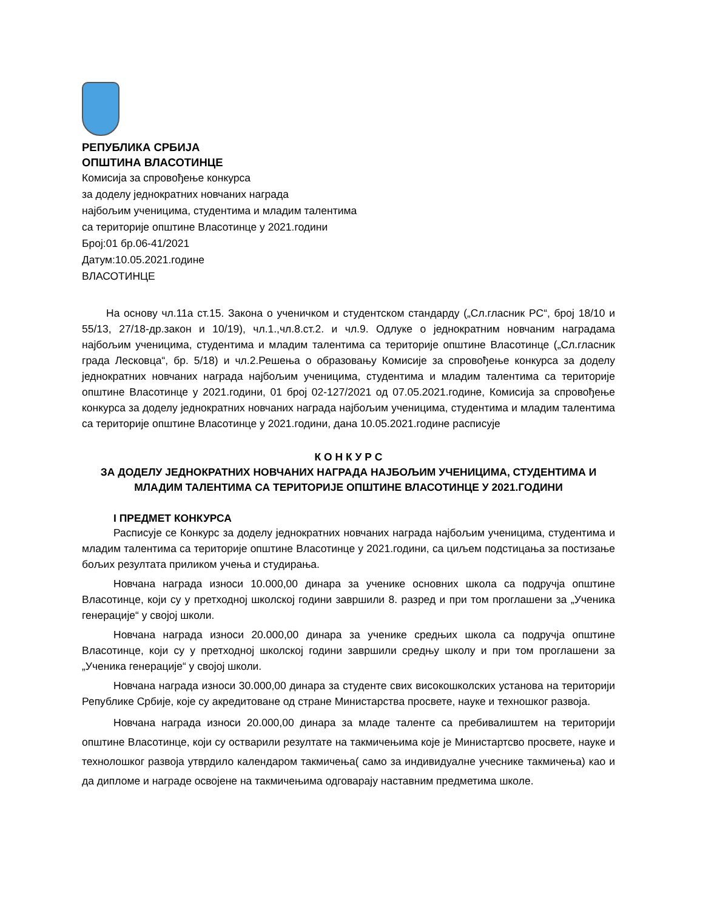РЕПУБЛИКА СРБИЈА
ОПШТИНА ВЛАСОТИНЦЕ
Комисија за спровођење конкурса
за доделу једнократних новчаних награда
најбољим ученицима, студентима и младим талентима
са територије општине Власотинце у 2021.години
Број:01 бр.06-41/2021
Датум:10.05.2021.године
ВЛАСОТИНЦЕ
На основу чл.11а ст.15. Закона о ученичком и студентском стандарду („Сл.гласник РС“, број 18/10 и 55/13, 27/18-др.закон и 10/19), чл.1.,чл.8.ст.2. и чл.9. Одлуке о једнократним новчаним наградама најбољим ученицима, студентима и младим талентима са територије општине Власотинце („Сл.гласник града Лесковца“, бр. 5/18) и чл.2.Решења о образовању Комисије за спровођење конкурса за доделу једнократних новчаних награда најбољим ученицима, студентима и младим талентима са територије општине Власотинце у 2021.години, 01 број 02-127/2021 од 07.05.2021.године, Комисија за спровођење конкурса за доделу једнократних новчаних награда најбољим ученицима, студентима и младим талентима са територије општине Власотинце у 2021.години, дана 10.05.2021.године расписује
К О Н К У Р С
ЗА ДОДЕЛУ ЈЕДНОКРАТНИХ НОВЧАНИХ НАГРАДА НАЈБОЉИМ УЧЕНИЦИМА, СТУДЕНТИМА И МЛАДИМ ТАЛЕНТИМА СА ТЕРИТОРИЈЕ ОПШТИНЕ ВЛАСОТИНЦЕ У 2021.ГОДИНИ
I ПРЕДМЕТ КОНКУРСА
Расписује се Конкурс за доделу једнократних новчаних награда најбољим ученицима, студентима и младим талентима са територије општине Власотинце у 2021.години, са циљем подстицања за постизање бољих резултата приликом учења и студирања.
Новчана награда износи 10.000,00 динара за ученике основних школа са подручја општине Власотинце, који су у претходној школској години завршили 8. разред и при том проглашени за „Ученика генерације“ у својој школи.
Новчана награда износи 20.000,00 динара за ученике средњих школа са подручја општине Власотинце, који су у претходној школској години завршили средњу школу и при том проглашени за „Ученика генерације“ у својој школи.
Новчана награда износи 30.000,00 динара за студенте свих високошколских установа на територији Републике Србије, које су акредитоване од стране Министарства просвете, науке и техношког развоја.
Новчана награда износи 20.000,00 динара за младе таленте са пребивалиштем на територији општине Власотинце, који су остварили резултате на такмичењима које је Министартсво просвете, науке и технолошког развоја утврдило календаром такмичења( само за индивидуалне учеснике такмичења) као и да дипломе и награде освојене на такмичењима одговарају наставним предметима школе.